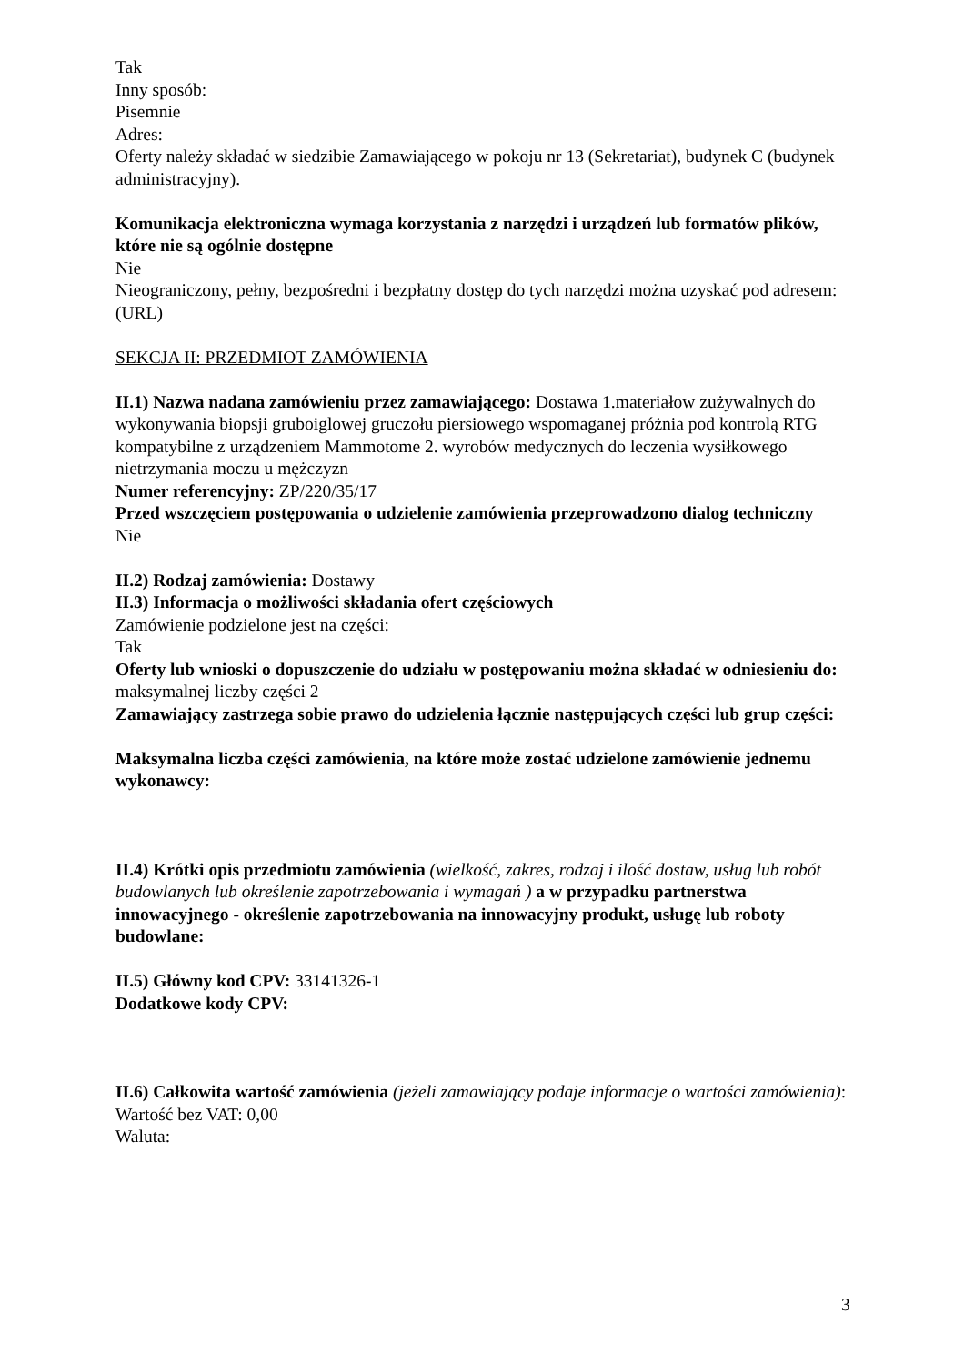Tak
Inny sposób:
Pisemnie
Adres:
Oferty należy składać w siedzibie Zamawiającego w pokoju nr 13 (Sekretariat), budynek C (budynek administracyjny).
Komunikacja elektroniczna wymaga korzystania z narzędzi i urządzeń lub formatów plików, które nie są ogólnie dostępne
Nie
Nieograniczony, pełny, bezpośredni i bezpłatny dostęp do tych narzędzi można uzyskać pod adresem: (URL)
SEKCJA II: PRZEDMIOT ZAMÓWIENIA
II.1) Nazwa nadana zamówieniu przez zamawiającego: Dostawa 1.materiałow zużywalnych do wykonywania biopsji gruboiglowej gruczołu piersiowego wspomaganej próżnia pod kontrolą RTG kompatybilne z urządzeniem Mammotome 2. wyrobów medycznych do leczenia wysiłkowego nietrzymania moczu u mężczyzn
Numer referencyjny: ZP/220/35/17
Przed wszczęciem postępowania o udzielenie zamówienia przeprowadzono dialog techniczny
Nie
II.2) Rodzaj zamówienia: Dostawy
II.3) Informacja o możliwości składania ofert częściowych
Zamówienie podzielone jest na części:
Tak
Oferty lub wnioski o dopuszczenie do udziału w postępowaniu można składać w odniesieniu do:
maksymalnej liczby części 2
Zamawiający zastrzega sobie prawo do udzielenia łącznie następujących części lub grup części:
Maksymalna liczba części zamówienia, na które może zostać udzielone zamówienie jednemu wykonawcy:
II.4) Krótki opis przedmiotu zamówienia (wielkość, zakres, rodzaj i ilość dostaw, usług lub robót budowlanych lub określenie zapotrzebowania i wymagań ) a w przypadku partnerstwa innowacyjnego - określenie zapotrzebowania na innowacyjny produkt, usługę lub roboty budowlane:
II.5) Główny kod CPV: 33141326-1
Dodatkowe kody CPV:
II.6) Całkowita wartość zamówienia (jeżeli zamawiający podaje informacje o wartości zamówienia):
Wartość bez VAT: 0,00
Waluta:
3